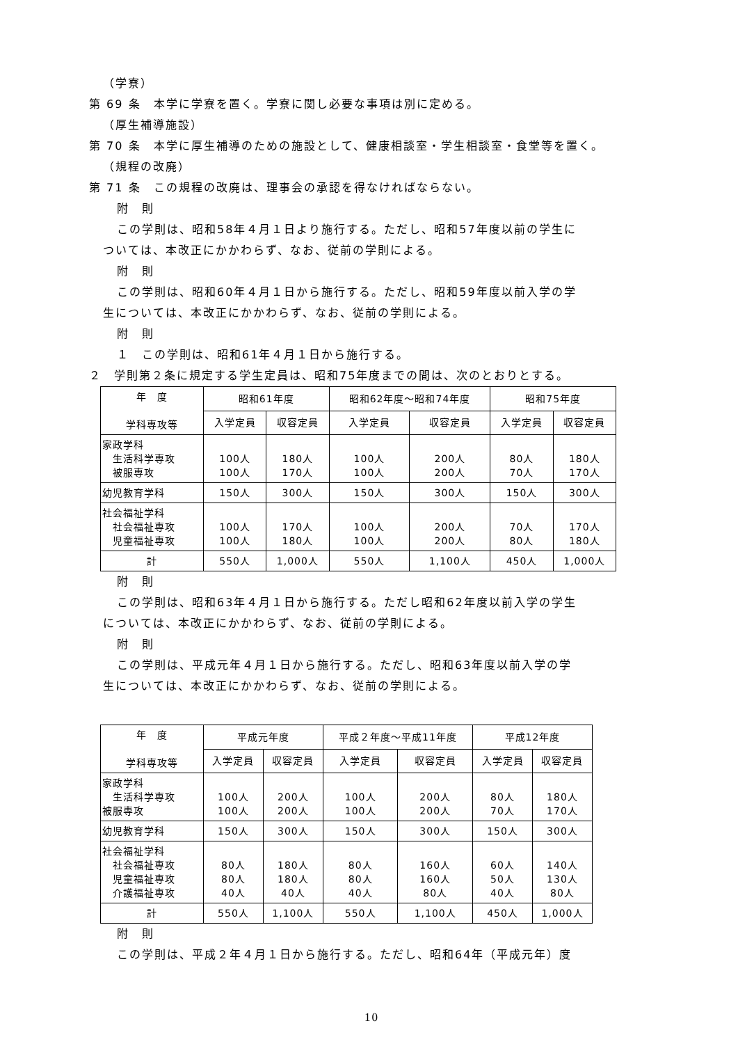（学寮）
第 69 条　本学に学寮を置く。学寮に関し必要な事項は別に定める。
（厚生補導施設）
第 70 条　本学に厚生補導のための施設として、健康相談室・学生相談室・食堂等を置く。
（規程の改廃）
第 71 条　この規程の改廃は、理事会の承認を得なければならない。
附　則
この学則は、昭和58年４月１日より施行する。ただし、昭和57年度以前の学生に
ついては、本改正にかかわらず、なお、従前の学則による。
附　則
この学則は、昭和60年４月１日から施行する。ただし、昭和59年度以前入学の学
生については、本改正にかかわらず、なお、従前の学則による。
附　則
１　この学則は、昭和61年４月１日から施行する。
２　学則第２条に規定する学生定員は、昭和75年度までの間は、次のとおりとする。
| 年 度 学科専攻等 | 昭和61年度 | | 昭和62年度～昭和74年度 | | 昭和75年度 | |
| --- | --- | --- | --- | --- | --- | --- |
| | 入学定員 | 収容定員 | 入学定員 | 収容定員 | 入学定員 | 収容定員 |
| 家政学科 生活科学専攻 被服専攻 | 100人 100人 | 180人 170人 | 100人 100人 | 200人 200人 | 80人 70人 | 180人 170人 |
| 幼児教育学科 | 150人 | 300人 | 150人 | 300人 | 150人 | 300人 |
| 社会福祉学科 社会福祉専攻 児童福祉専攻 | 100人 100人 | 170人 180人 | 100人 100人 | 200人 200人 | 70人 80人 | 170人 180人 |
| 計 | 550人 | 1,000人 | 550人 | 1,100人 | 450人 | 1,000人 |
附　則
この学則は、昭和63年４月１日から施行する。ただし昭和62年度以前入学の学生
については、本改正にかかわらず、なお、従前の学則による。
附　則
この学則は、平成元年４月１日から施行する。ただし、昭和63年度以前入学の学
生については、本改正にかかわらず、なお、従前の学則による。
| 年 度 学科専攻等 | 平成元年度 | | 平成２年度～平成11年度 | | 平成12年度 | |
| --- | --- | --- | --- | --- | --- | --- |
| | 入学定員 | 収容定員 | 入学定員 | 収容定員 | 入学定員 | 収容定員 |
| 家政学科 生活科学専攻 被服専攻 | 100人 100人 | 200人 200人 | 100人 100人 | 200人 200人 | 80人 70人 | 180人 170人 |
| 幼児教育学科 | 150人 | 300人 | 150人 | 300人 | 150人 | 300人 |
| 社会福祉学科 社会福祉専攻 児童福祉専攻 介護福祉専攻 | 80人 80人 40人 | 180人 180人 40人 | 80人 80人 40人 | 160人 160人 80人 | 60人 50人 40人 | 140人 130人 80人 |
| 計 | 550人 | 1,100人 | 550人 | 1,100人 | 450人 | 1,000人 |
附　則
この学則は、平成２年４月１日から施行する。ただし、昭和64年（平成元年）度
10